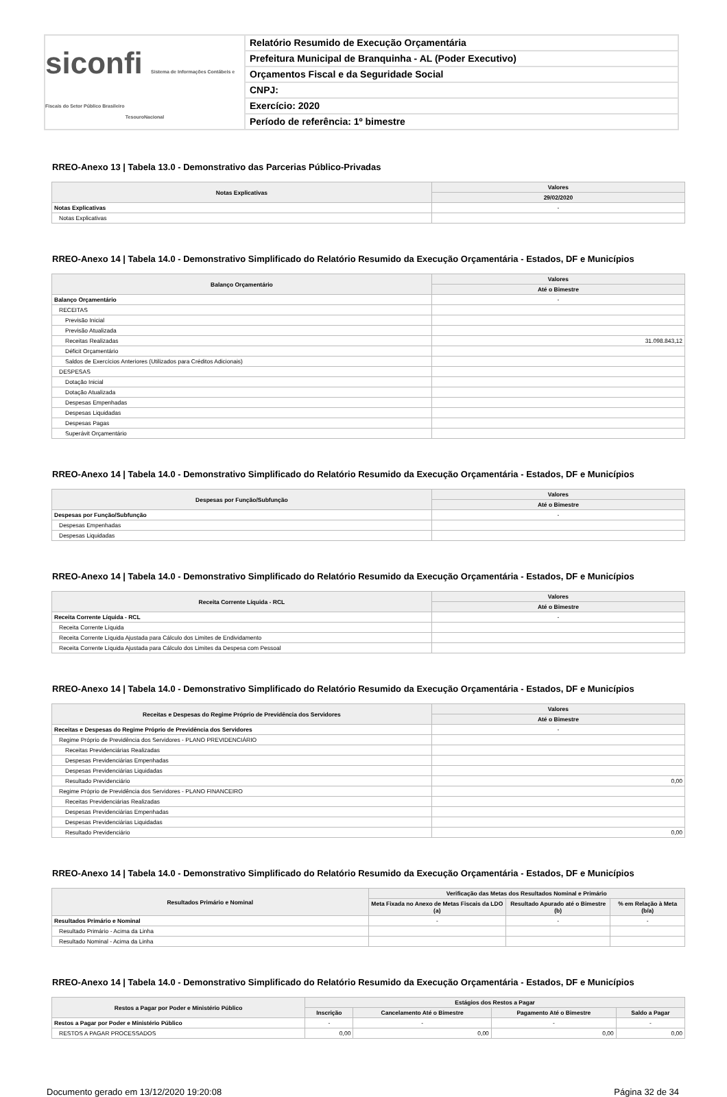siconfi Sistema de Informações Contábeis e Fiscais do Setor Público Brasileiro
TesouroNacional
Relatório Resumido de Execução Orçamentária
Prefeitura Municipal de Branquinha - AL (Poder Executivo)
Orçamentos Fiscal e da Seguridade Social
CNPJ:
Exercício: 2020
Período de referência: 1º bimestre
RREO-Anexo 13 | Tabela 13.0 - Demonstrativo das Parcerias Público-Privadas
| Notas Explicativas | Valores |
| --- | --- |
| | 29/02/2020 |
| Notas Explicativas | - |
| Notas Explicativas | |
RREO-Anexo 14 | Tabela 14.0 - Demonstrativo Simplificado do Relatório Resumido da Execução Orçamentária - Estados, DF e Municípios
| Balanço Orçamentário | Valores |
| --- | --- |
| | Até o Bimestre |
| Balanço Orçamentário | - |
| RECEITAS | |
| Previsão Inicial | |
| Previsão Atualizada | |
| Receitas Realizadas | 31.098.843,12 |
| Déficit Orçamentário | |
| Saldos de Exercícios Anteriores (Utilizados para Créditos Adicionais) | |
| DESPESAS | |
| Dotação Inicial | |
| Dotação Atualizada | |
| Despesas Empenhadas | |
| Despesas Liquidadas | |
| Despesas Pagas | |
| Superávit Orçamentário | |
RREO-Anexo 14 | Tabela 14.0 - Demonstrativo Simplificado do Relatório Resumido da Execução Orçamentária - Estados, DF e Municípios
| Despesas por Função/Subfunção | Valores |
| --- | --- |
| | Até o Bimestre |
| Despesas por Função/Subfunção | - |
| Despesas Empenhadas | |
| Despesas Liquidadas | |
RREO-Anexo 14 | Tabela 14.0 - Demonstrativo Simplificado do Relatório Resumido da Execução Orçamentária - Estados, DF e Municípios
| Receita Corrente Líquida - RCL | Valores |
| --- | --- |
| | Até o Bimestre |
| Receita Corrente Líquida - RCL | - |
| Receita Corrente Líquida | |
| Receita Corrente Líquida Ajustada para Cálculo dos Limites de Endividamento | |
| Receita Corrente Líquida Ajustada para Cálculo dos Limites da Despesa com Pessoal | |
RREO-Anexo 14 | Tabela 14.0 - Demonstrativo Simplificado do Relatório Resumido da Execução Orçamentária - Estados, DF e Municípios
| Receitas e Despesas do Regime Próprio de Previdência dos Servidores | Valores |
| --- | --- |
| | Até o Bimestre |
| Receitas e Despesas do Regime Próprio de Previdência dos Servidores | - |
| Regime Próprio de Previdência dos Servidores - PLANO PREVIDENCIÁRIO | |
| Receitas Previdenciárias Realizadas | |
| Despesas Previdenciárias Empenhadas | |
| Despesas Previdenciárias Liquidadas | |
| Resultado Previdenciário | 0,00 |
| Regime Próprio de Previdência dos Servidores - PLANO FINANCEIRO | |
| Receitas Previdenciárias Realizadas | |
| Despesas Previdenciárias Empenhadas | |
| Despesas Previdenciárias Liquidadas | |
| Resultado Previdenciário | 0,00 |
RREO-Anexo 14 | Tabela 14.0 - Demonstrativo Simplificado do Relatório Resumido da Execução Orçamentária - Estados, DF e Municípios
| Resultados Primário e Nominal | Verificação das Metas dos Resultados Nominal e Primário | | |
| --- | --- | --- | --- |
| | Meta Fixada no Anexo de Metas Fiscais da LDO (a) | Resultado Apurado até o Bimestre (b) | % em Relação à Meta (b/a) |
| Resultados Primário e Nominal | - | - | - |
| Resultado Primário - Acima da Linha | | | |
| Resultado Nominal - Acima da Linha | | | |
RREO-Anexo 14 | Tabela 14.0 - Demonstrativo Simplificado do Relatório Resumido da Execução Orçamentária - Estados, DF e Municípios
| Restos a Pagar por Poder e Ministério Público | Estágios dos Restos a Pagar | | | |
| --- | --- | --- | --- | --- |
| | Inscrição | Cancelamento Até o Bimestre | Pagamento Até o Bimestre | Saldo a Pagar |
| Restos a Pagar por Poder e Ministério Público | - | - | - | - |
| RESTOS A PAGAR PROCESSADOS | 0,00 | 0,00 | 0,00 | 0,00 |
Documento gerado em 13/12/2020 19:20:08 Página 32 de 34